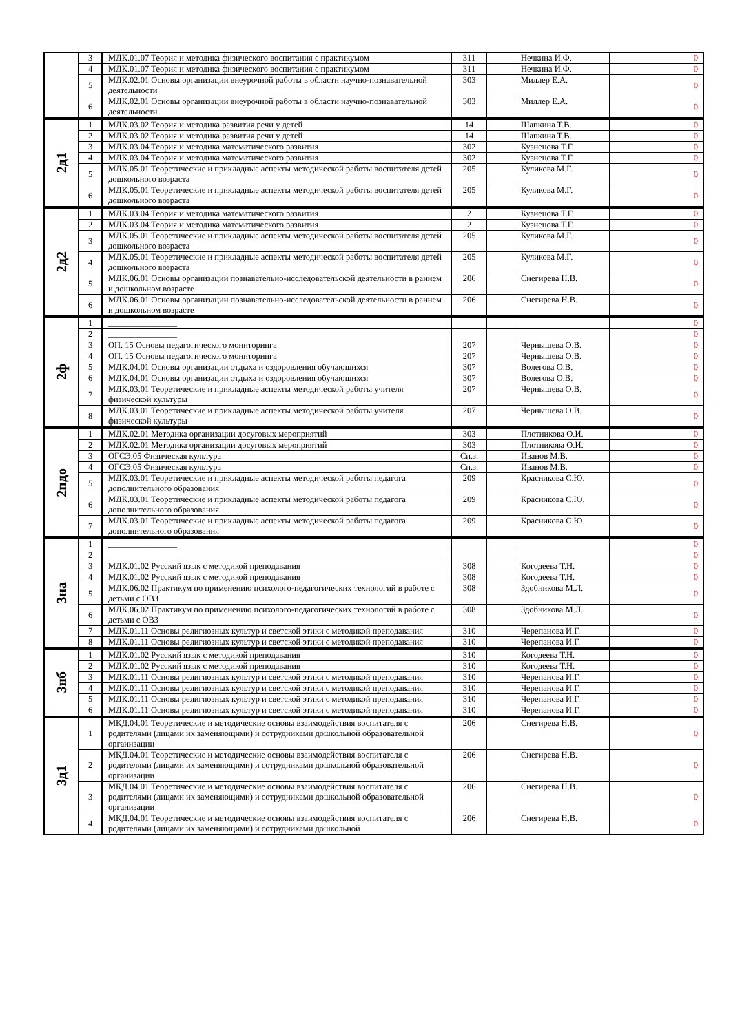| | 3 | МДК.01.07 Теория и методика физического воспитания с практикумом | 311 | | Нечкина И.Ф. | 0 |
| | 4 | МДК.01.07 Теория и методика физического воспитания с практикумом | 311 | | Нечкина И.Ф. | 0 |
| | 5 | МДК.02.01 Основы организации внеурочной работы в области научно-познавательной деятельности | 303 | | Миллер Е.А. | 0 |
| | 6 | МДК.02.01 Основы организации внеурочной работы в области научно-познавательной деятельности | 303 | | Миллер Е.А. | 0 |
| 2д1 | 1 | МДК.03.02 Теория и методика развития речи у детей | 14 | | Шапкина Т.В. | 0 |
| | 2 | МДК.03.02 Теория и методика развития речи у детей | 14 | | Шапкина Т.В. | 0 |
| | 3 | МДК.03.04 Теория и методика математического развития | 302 | | Кузнецова Т.Г. | 0 |
| | 4 | МДК.03.04 Теория и методика математического развития | 302 | | Кузнецова Т.Г. | 0 |
| | 5 | МДК.05.01 Теоретические и прикладные аспекты методической работы воспитателя детей дошкольного возраста | 205 | | Куликова М.Г. | 0 |
| | 6 | МДК.05.01 Теоретические и прикладные аспекты методической работы воспитателя детей дошкольного возраста | 205 | | Куликова М.Г. | 0 |
| 2д2 | 1 | МДК.03.04 Теория и методика математического развития | 2 | | Кузнецова Т.Г. | 0 |
| | 2 | МДК.03.04 Теория и методика математического развития | 2 | | Кузнецова Т.Г. | 0 |
| | 3 | МДК.05.01 Теоретические и прикладные аспекты методической работы воспитателя детей дошкольного возраста | 205 | | Куликова М.Г. | 0 |
| | 4 | МДК.05.01 Теоретические и прикладные аспекты методической работы воспитателя детей дошкольного возраста | 205 | | Куликова М.Г. | 0 |
| | 5 | МДК.06.01 Основы организации познавательно-исследовательской деятельности в раннем и дошкольном возрасте | 206 | | Снегирева Н.В. | 0 |
| | 6 | МДК.06.01 Основы организации познавательно-исследовательской деятельности в раннем и дошкольном возрасте | 206 | | Снегирева Н.В. | 0 |
| 2ф | 1 | ________________ | | | | 0 |
| | 2 | ________________ | | | | 0 |
| | 3 | ОП. 15 Основы педагогического мониторинга | 207 | | Чернышева О.В. | 0 |
| | 4 | ОП. 15 Основы педагогического мониторинга | 207 | | Чернышева О.В. | 0 |
| | 5 | МДК.04.01 Основы организации отдыха и оздоровления обучающихся | 307 | | Волегова О.В. | 0 |
| | 6 | МДК.04.01 Основы организации отдыха и оздоровления обучающихся | 307 | | Волегова О.В. | 0 |
| | 7 | МДК.03.01 Теоретические и прикладные аспекты методической работы учителя физической культуры | 207 | | Чернышева О.В. | 0 |
| | 8 | МДК.03.01 Теоретические и прикладные аспекты методической работы учителя физической культуры | 207 | | Чернышева О.В. | 0 |
| 2пдо | 1 | МДК.02.01 Методика организации досуговых мероприятий | 303 | | Плотникова О.И. | 0 |
| | 2 | МДК.02.01 Методика организации досуговых мероприятий | 303 | | Плотникова О.И. | 0 |
| | 3 | ОГСЭ.05 Физическая культура | Сп.з. | | Иванов М.В. | 0 |
| | 4 | ОГСЭ.05 Физическая культура | Сп.з. | | Иванов М.В. | 0 |
| | 5 | МДК.03.01 Теоретические и прикладные аспекты методической работы педагога дополнительного образования | 209 | | Красникова С.Ю. | 0 |
| | 6 | МДК.03.01 Теоретические и прикладные аспекты методической работы педагога дополнительного образования | 209 | | Красникова С.Ю. | 0 |
| | 7 | МДК.03.01 Теоретические и прикладные аспекты методической работы педагога дополнительного образования | 209 | | Красникова С.Ю. | 0 |
| 3на | 1 | ________________ | | | | 0 |
| | 2 | ________________ | | | | 0 |
| | 3 | МДК.01.02 Русский язык с методикой преподавания | 308 | | Когодеева Т.Н. | 0 |
| | 4 | МДК.01.02 Русский язык с методикой преподавания | 308 | | Когодеева Т.Н. | 0 |
| | 5 | МДК.06.02 Практикум по применению психолого-педагогических технологий в работе с детьми с ОВЗ | 308 | | Здобникова М.Л. | 0 |
| | 6 | МДК.06.02 Практикум по применению психолого-педагогических технологий в работе с детьми с ОВЗ | 308 | | Здобникова М.Л. | 0 |
| | 7 | МДК.01.11 Основы религиозных культур и светской этики с методикой преподавания | 310 | | Черепанова И.Г. | 0 |
| | 8 | МДК.01.11 Основы религиозных культур и светской этики с методикой преподавания | 310 | | Черепанова И.Г. | 0 |
| 3нб | 1 | МДК.01.02 Русский язык с методикой преподавания | 310 | | Когодеева Т.Н. | 0 |
| | 2 | МДК.01.02 Русский язык с методикой преподавания | 310 | | Когодеева Т.Н. | 0 |
| | 3 | МДК.01.11 Основы религиозных культур и светской этики с методикой преподавания | 310 | | Черепанова И.Г. | 0 |
| | 4 | МДК.01.11 Основы религиозных культур и светской этики с методикой преподавания | 310 | | Черепанова И.Г. | 0 |
| | 5 | МДК.01.11 Основы религиозных культур и светской этики с методикой преподавания | 310 | | Черепанова И.Г. | 0 |
| | 6 | МДК.01.11 Основы религиозных культур и светской этики с методикой преподавания | 310 | | Черепанова И.Г. | 0 |
| 3д1 | 1 | МКД.04.01 Теоретические и методические основы взаимодействия воспитателя с родителями (лицами их заменяющими) и сотрудниками дошкольной образовательной организации | 206 | | Снегирева Н.В. | 0 |
| | 2 | МКД.04.01 Теоретические и методические основы взаимодействия воспитателя с родителями (лицами их заменяющими) и сотрудниками дошкольной образовательной организации | 206 | | Снегирева Н.В. | 0 |
| | 3 | МКД.04.01 Теоретические и методические основы взаимодействия воспитателя с родителями (лицами их заменяющими) и сотрудниками дошкольной образовательной организации | 206 | | Снегирева Н.В. | 0 |
| | 4 | МКД.04.01 Теоретические и методические основы взаимодействия воспитателя с родителями (лицами их заменяющими) и сотрудниками дошкольной | 206 | | Снегирева Н.В. | 0 |